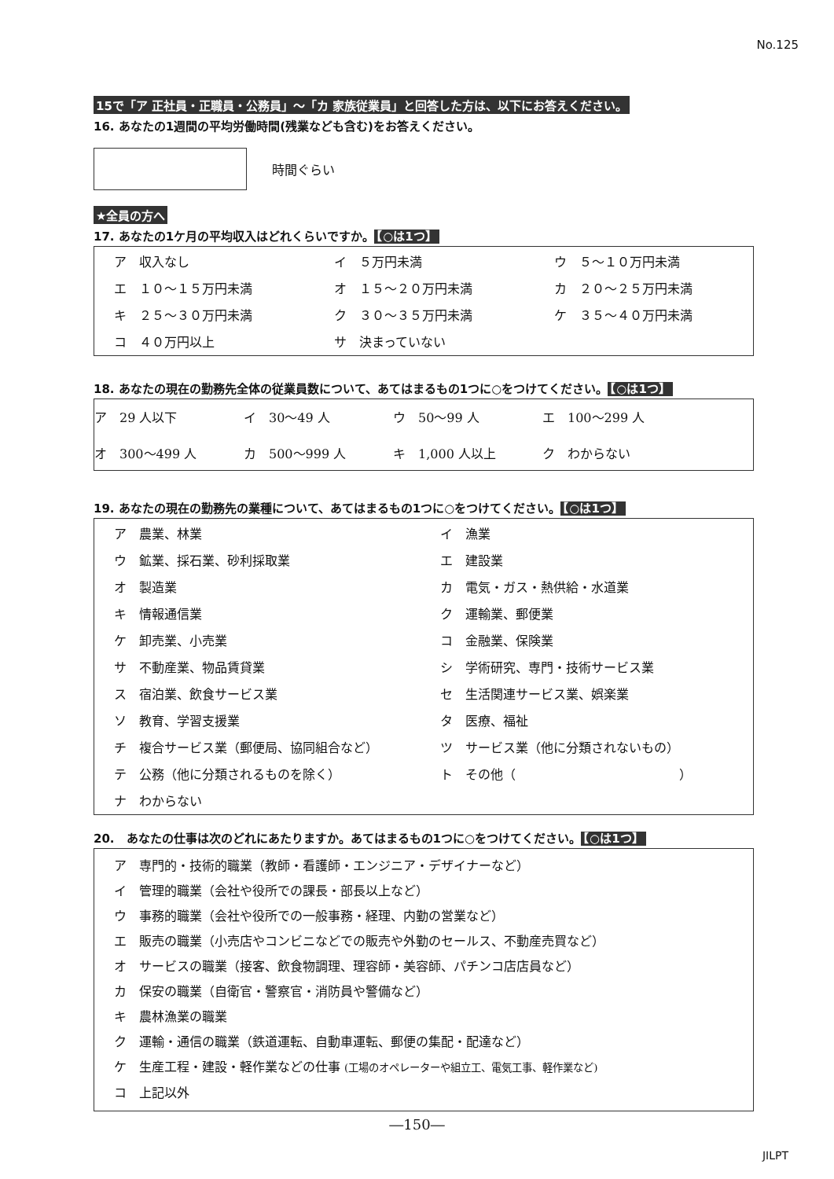No.125
15で「ア 正社員・正職員・公務員」～「カ 家族従業員」と回答した方は、以下にお答えください。
16. あなたの1週間の平均労働時間(残業なども含む)をお答えください。
時間ぐらい
★全員の方へ
17. あなたの1ケ月の平均収入はどれくらいですか。 【○は1つ】
ア　収入なし イ　５万円未満 ウ　５～１０万円未満 エ　１０～１５万円未満 オ　１５～２０万円未満 カ　２０～２５万円未満 キ　２５～３０万円未満 ク　３０～３５万円未満 ケ　３５～４０万円未満 コ　４０万円以上 サ　決まっていない
18. あなたの現在の勤務先全体の従業員数について、あてはまるもの1つに○をつけてください。 【○は1つ】
ア　29 人以下 イ　30～49 人 ウ　50～99 人 エ　100～299 人 オ　300～499 人 カ　500～999 人 キ　1,000 人以上 ク　わからない
19. あなたの現在の勤務先の業種について、あてはまるもの1つに○をつけてください。 【○は1つ】
ア　農業、林業 イ　漁業 ウ　鉱業、採石業、砂利採取業 エ　建設業 オ　製造業 カ　電気・ガス・熱供給・水道業 キ　情報通信業 ク　運輸業、郵便業 ケ　卸売業、小売業 コ　金融業、保険業 サ　不動産業、物品賃貸業 シ　学術研究、専門・技術サービス業 ス　宿泊業、飲食サービス業 セ　生活関連サービス業、娯楽業 ソ　教育、学習支援業 タ　医療、福祉 チ　複合サービス業（郵便局、協同組合など） ツ　サービス業（他に分類されないもの） テ　公務（他に分類されるものを除く） ト　その他（　　　　　　　　　　　　　） ナ　わからない
20.　あなたの仕事は次のどれにあたりますか。あてはまるもの1つに○をつけてください。 【○は1つ】
ア　専門的・技術的職業（教師・看護師・エンジニア・デザイナーなど）
イ　管理的職業（会社や役所での課長・部長以上など）
ウ　事務的職業（会社や役所での一般事務・経理、内勤の営業など）
エ　販売の職業（小売店やコンビニなどでの販売や外勤のセールス、不動産売買など）
オ　サービスの職業（接客、飲食物調理、理容師・美容師、パチンコ店店員など）
カ　保安の職業（自衛官・警察官・消防員や警備など）
キ　農林漁業の職業
ク　運輸・通信の職業（鉄道運転、自動車運転、郵便の集配・配達など）
ケ　生産工程・建設・軽作業などの仕事 (工場のオペレーターや組立工、電気工事、軽作業など)
コ　上記以外
―150―
JILPT